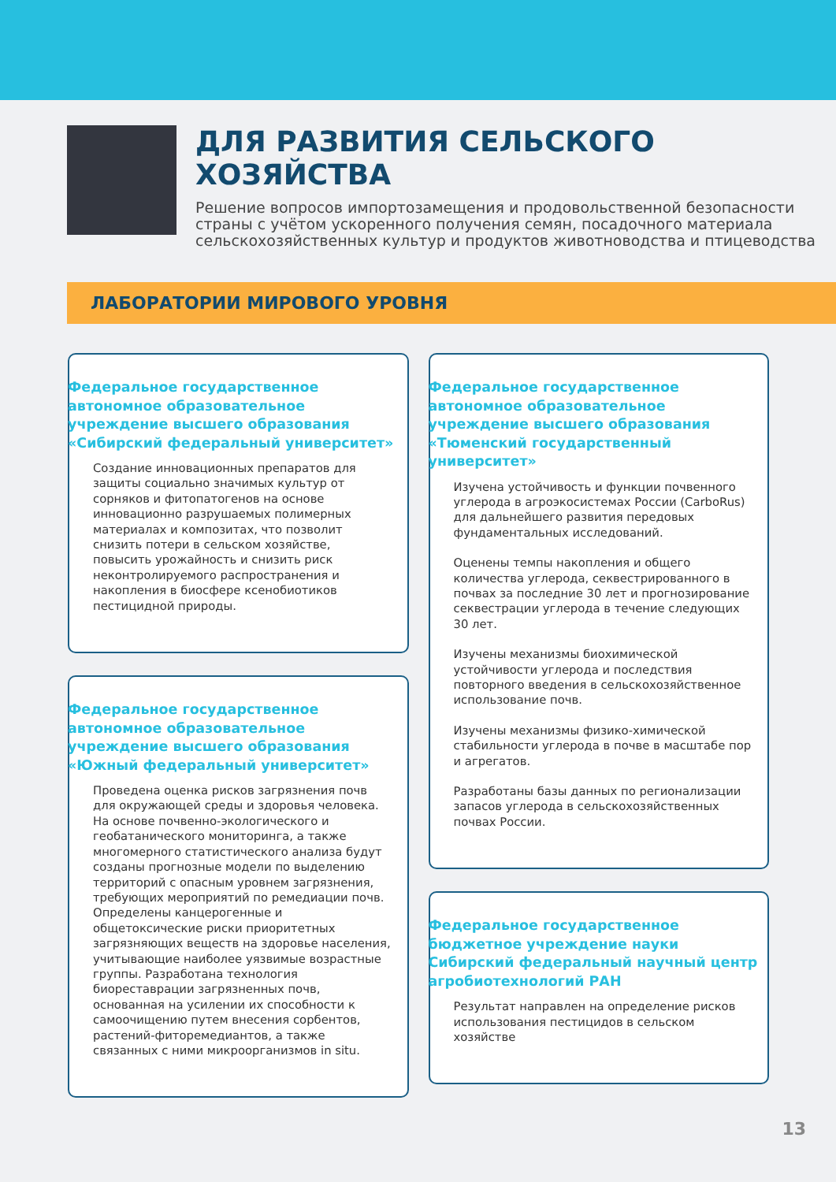ДЛЯ РАЗВИТИЯ СЕЛЬСКОГО ХОЗЯЙСТВА
Решение вопросов импортозамещения и продовольственной безопасности страны с учётом ускоренного получения семян, посадочного материала сельскохозяйственных культур и продуктов животноводства и птицеводства
ЛАБОРАТОРИИ МИРОВОГО УРОВНЯ
Федеральное государственное автономное образовательное учреждение высшего образования «Сибирский федеральный университет»
Создание инновационных препаратов для защиты социально значимых культур от сорняков и фитопатогенов на основе инновационно разрушаемых полимерных материалах и композитах, что позволит снизить потери в сельском хозяйстве, повысить урожайность и снизить риск неконтролируемого распространения и накопления в биосфере ксенобиотиков пестицидной природы.
Федеральное государственное автономное образовательное учреждение высшего образования «Южный федеральный университет»
Проведена оценка рисков загрязнения почв для окружающей среды и здоровья человека. На основе почвенно-экологического и геобатанического мониторинга, а также многомерного статистического анализа будут созданы прогнозные модели по выделению территорий с опасным уровнем загрязнения, требующих мероприятий по ремедиации почв. Определены канцерогенные и общетоксические риски приоритетных загрязняющих веществ на здоровье населения, учитывающие наиболее уязвимые возрастные группы. Разработана технология биореставрации загрязненных почв, основанная на усилении их способности к самоочищению путем внесения сорбентов, растений-фиторемедиантов, а также связанных с ними микроорганизмов in situ.
Федеральное государственное автономное образовательное учреждение высшего образования «Тюменский государственный университет»
Изучена устойчивость и функции почвенного углерода в агроэкосистемах России (CarboRus) для дальнейшего развития передовых фундаментальных исследований.
Оценены темпы накопления и общего количества углерода, секвестрированного в почвах за последние 30 лет и прогнозирование секвестрации углерода в течение следующих 30 лет.
Изучены механизмы биохимической устойчивости углерода и последствия повторного введения в сельскохозяйственное использование почв.
Изучены механизмы физико-химической стабильности углерода в почве в масштабе пор и агрегатов.
Разработаны базы данных по регионализации запасов углерода в сельскохозяйственных почвах России.
Федеральное государственное бюджетное учреждение науки Сибирский федеральный научный центр агробиотехнологий РАН
Результат направлен на определение рисков использования пестицидов в сельском хозяйстве
13